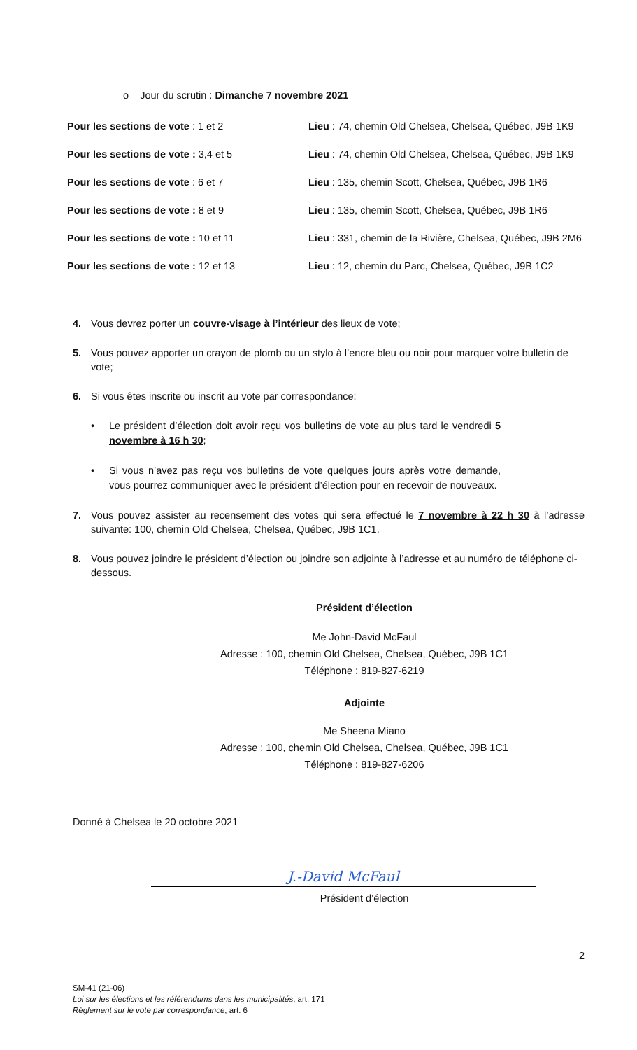o Jour du scrutin : Dimanche 7 novembre 2021
Pour les sections de vote : 1 et 2 Lieu : 74, chemin Old Chelsea, Chelsea, Québec, J9B 1K9
Pour les sections de vote : 3,4 et 5 Lieu : 74, chemin Old Chelsea, Chelsea, Québec, J9B 1K9
Pour les sections de vote : 6 et 7 Lieu : 135, chemin Scott, Chelsea, Québec, J9B 1R6
Pour les sections de vote : 8 et 9 Lieu : 135, chemin Scott, Chelsea, Québec, J9B 1R6
Pour les sections de vote : 10 et 11 Lieu : 331, chemin de la Rivière, Chelsea, Québec, J9B 2M6
Pour les sections de vote : 12 et 13 Lieu : 12, chemin du Parc, Chelsea, Québec, J9B 1C2
4. Vous devrez porter un couvre-visage à l’intérieur des lieux de vote;
5. Vous pouvez apporter un crayon de plomb ou un stylo à l’encre bleu ou noir pour marquer votre bulletin de vote;
6. Si vous êtes inscrite ou inscrit au vote par correspondance:
• Le président d’élection doit avoir reçu vos bulletins de vote au plus tard le vendredi 5 novembre à 16 h 30;
• Si vous n’avez pas reçu vos bulletins de vote quelques jours après votre demande, vous pourrez communiquer avec le président d’élection pour en recevoir de nouveaux.
7. Vous pouvez assister au recensement des votes qui sera effectué le 7 novembre à 22 h 30 à l’adresse suivante: 100, chemin Old Chelsea, Chelsea, Québec, J9B 1C1.
8. Vous pouvez joindre le président d’élection ou joindre son adjointe à l’adresse et au numéro de téléphone ci-dessous.
Président d’élection
Me John-David McFaul
Adresse : 100, chemin Old Chelsea, Chelsea, Québec, J9B 1C1
Téléphone : 819-827-6219
Adjointe
Me Sheena Miano
Adresse : 100, chemin Old Chelsea, Chelsea, Québec, J9B 1C1
Téléphone : 819-827-6206
Donné à Chelsea le 20 octobre 2021
J.-David McFaul
Président d’élection
2
SM-41 (21-06)
Loi sur les élections et les référendums dans les municipalités, art. 171
Règlement sur le vote par correspondance, art. 6